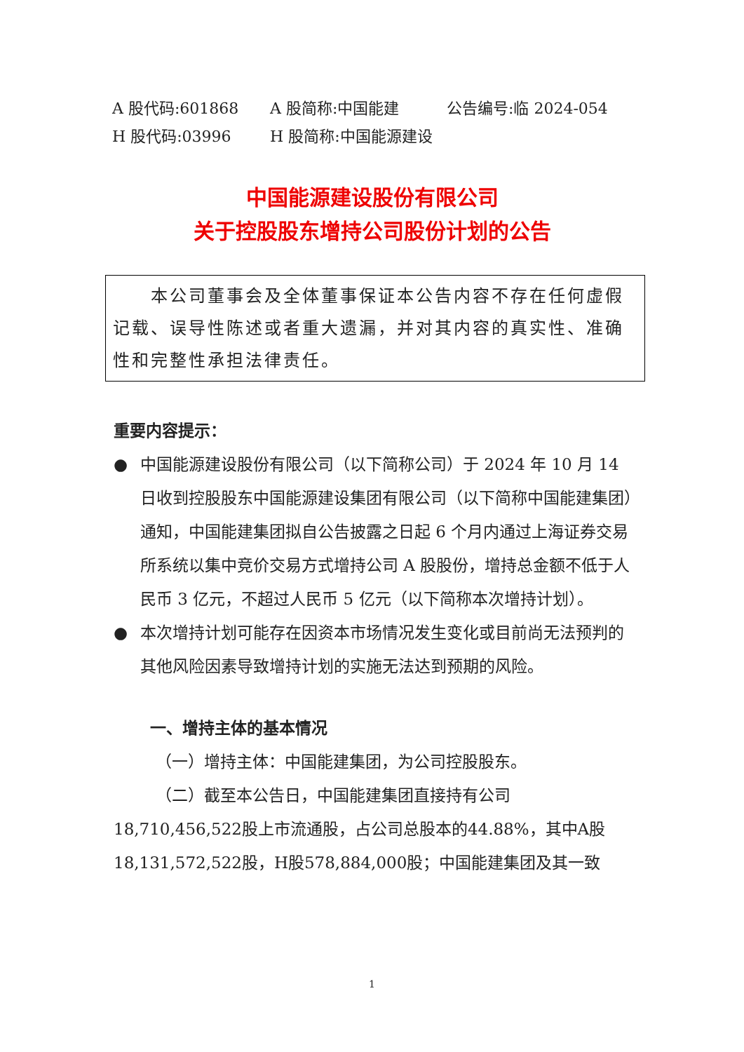A 股代码:601868 A 股简称:中国能建 公告编号:临 2024-054
H 股代码:03996 H 股简称:中国能源建设
中国能源建设股份有限公司
关于控股股东增持公司股份计划的公告
  本公司董事会及全体董事保证本公告内容不存在任何虚假记载、误导性陈述或者重大遗漏，并对其内容的真实性、准确性和完整性承担法律责任。
重要内容提示：
● 中国能源建设股份有限公司（以下简称公司）于 2024 年 10 月 14 日收到控股股东中国能源建设集团有限公司（以下简称中国能建集团）通知，中国能建集团拟自公告披露之日起 6 个月内通过上海证券交易所系统以集中竞价交易方式增持公司 A 股股份，增持总金额不低于人民币 3 亿元，不超过人民币 5 亿元（以下简称本次增持计划）。
● 本次增持计划可能存在因资本市场情况发生变化或目前尚无法预判的其他风险因素导致增持计划的实施无法达到预期的风险。
一、增持主体的基本情况
（一）增持主体：中国能建集团，为公司控股股东。
（二）截至本公告日，中国能建集团直接持有公司18,710,456,522股上市流通股，占公司总股本的44.88%，其中A股18,131,572,522股，H股578,884,000股；中国能建集团及其一致
1